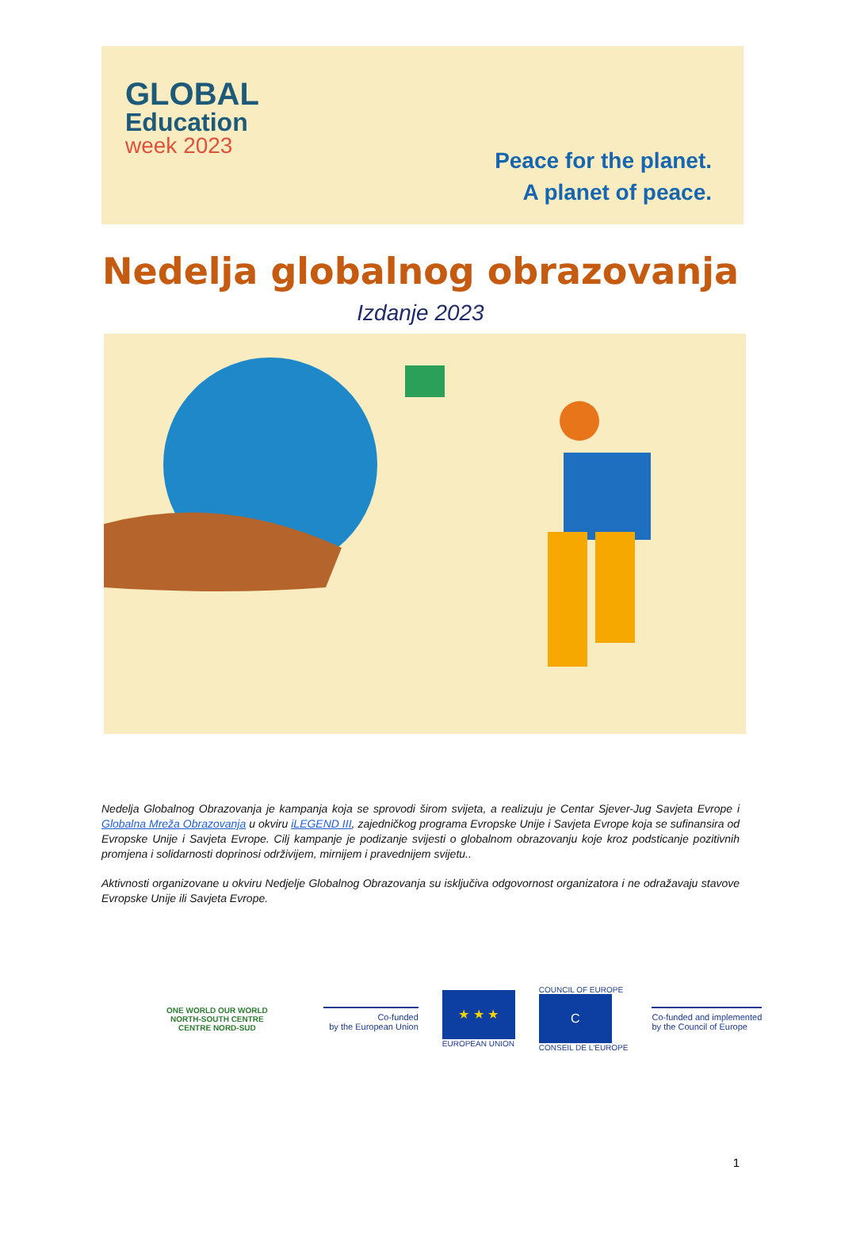GLOBAL
Education
week 2023
Peace for the planet.
A planet of peace.
Nedelja globalnog obrazovanja
Izdanje 2023
Nedelja Globalnog Obrazovanja je kampanja koja se sprovodi širom svijeta, a realizuju je Centar Sjever-Jug Savjeta Evrope i Globalna Mreža Obrazovanja u okviru iLEGEND III, zajedničkog programa Evropske Unije i Savjeta Evrope koja se sufinansira od Evropske Unije i Savjeta Evrope. Cilj kampanje je podizanje svijesti o globalnom obrazovanju koje kroz podsticanje pozitivnih promjena i solidarnosti doprinosi održivijem, mirnijem i pravednijem svijetu..
Aktivnosti organizovane u okviru Nedjelje Globalnog Obrazovanja su isključiva odgovornost organizatora i ne odražavaju stavove Evropske Unije ili Savjeta Evrope.
ONE WORLD OUR WORLD
NORTH-SOUTH CENTRE
CENTRE NORD-SUD
Co-funded
by the European Union
★ ★ ★
EUROPEAN UNION
COUNCIL OF EUROPE
C
CONSEIL DE L'EUROPE
Co-funded and implemented
by the Council of Europe
1